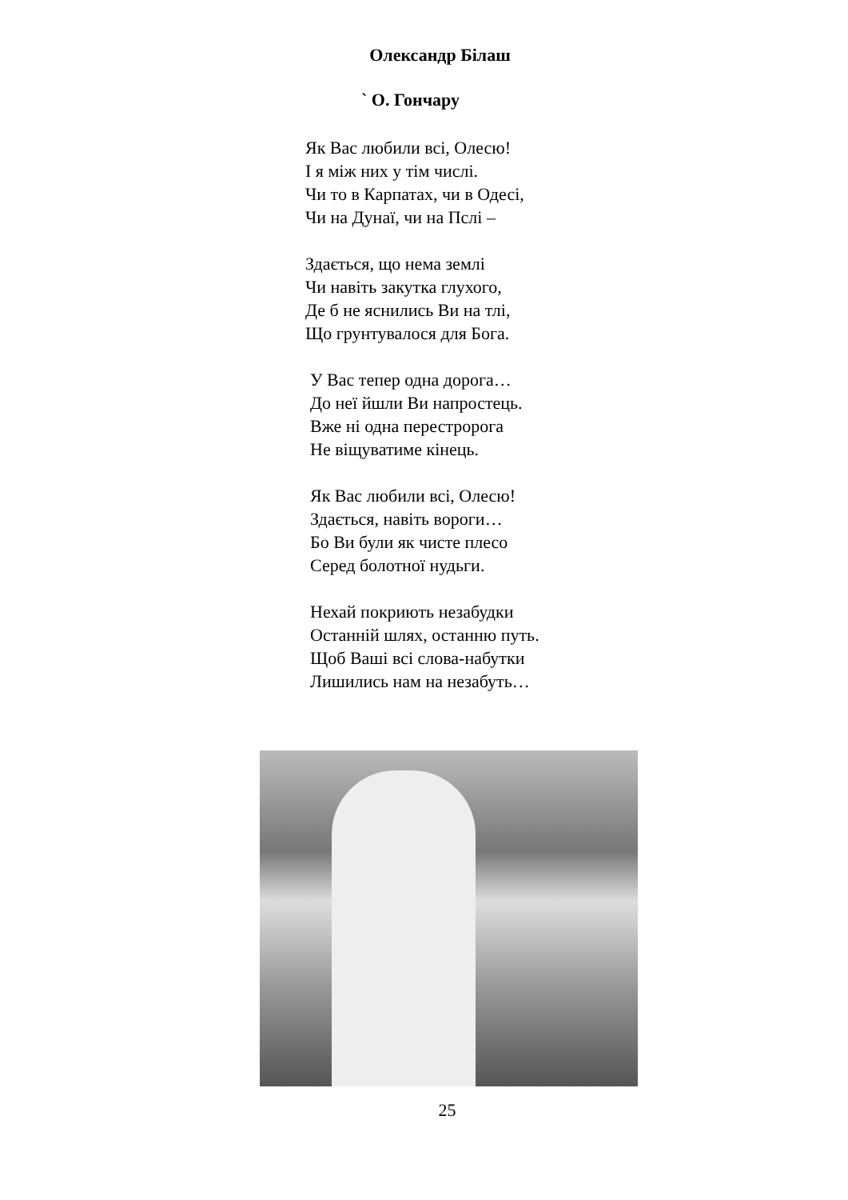Олександр Білаш
` О. Гончару
Як Вас любили всі, Олесю!
І я між них у тім числі.
Чи то в Карпатах, чи в Одесі,
Чи на Дунаї, чи на Пслі –
Здається, що нема землі
Чи навіть закутка глухого,
Де б не яснились Ви на тлі,
Що грунтувалося для Бога.
У Вас тепер одна дорога…
До неї йшли Ви напростець.
Вже ні одна перестророга
Не віщуватиме кінець.
Як Вас любили всі, Олесю!
Здається, навіть вороги…
Бо Ви були як чисте плесо
Серед болотної нудьги.
Нехай покриють незабудки
Останній шлях, останню путь.
Щоб Ваші всі слова-набутки
Лишились нам на незабуть…
25